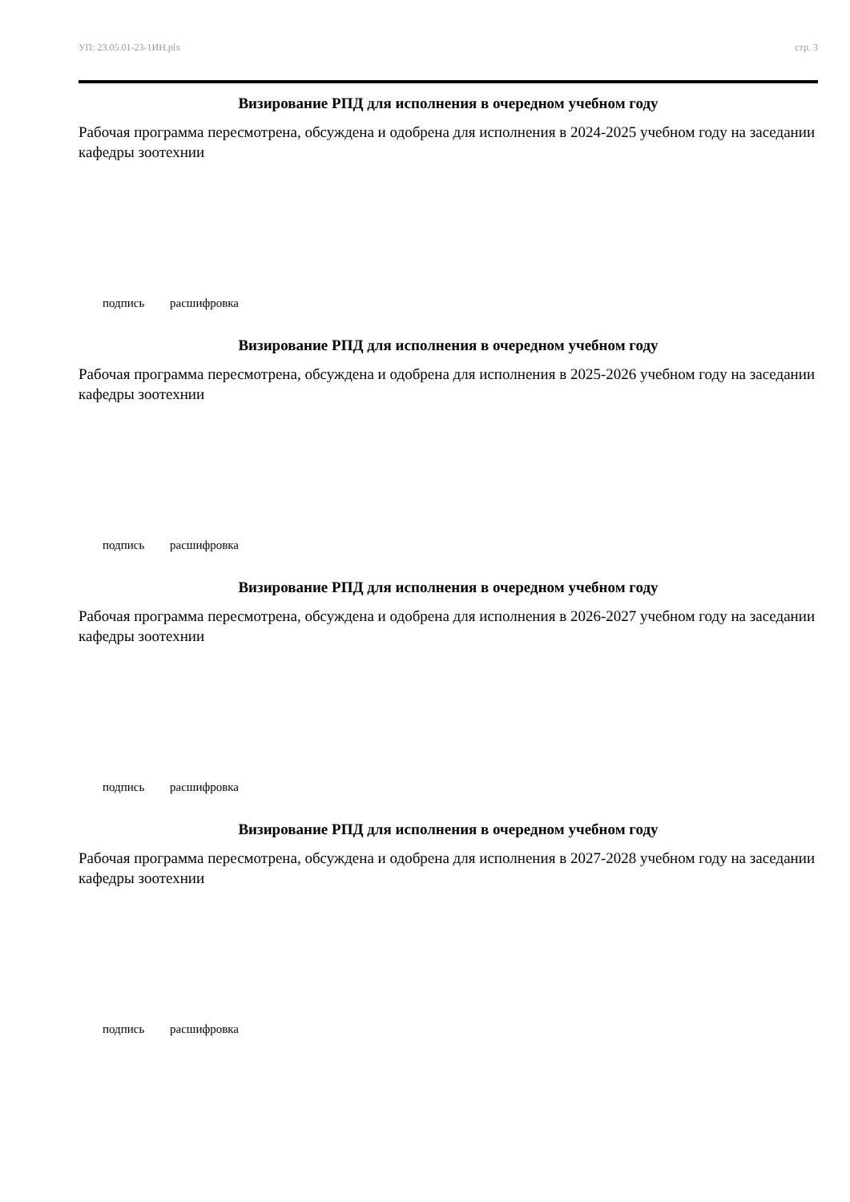УП: 23.05.01-23-1ИН.plx стр. 3
Визирование РПД для исполнения в очередном учебном году
Рабочая программа пересмотрена, обсуждена и одобрена для исполнения в 2024-2025 учебном году на заседании кафедры зоотехнии
подпись расшифровка
Визирование РПД для исполнения в очередном учебном году
Рабочая программа пересмотрена, обсуждена и одобрена для исполнения в 2025-2026 учебном году на заседании кафедры зоотехнии
подпись расшифровка
Визирование РПД для исполнения в очередном учебном году
Рабочая программа пересмотрена, обсуждена и одобрена для исполнения в 2026-2027 учебном году на заседании кафедры зоотехнии
подпись расшифровка
Визирование РПД для исполнения в очередном учебном году
Рабочая программа пересмотрена, обсуждена и одобрена для исполнения в 2027-2028 учебном году на заседании кафедры зоотехнии
подпись расшифровка